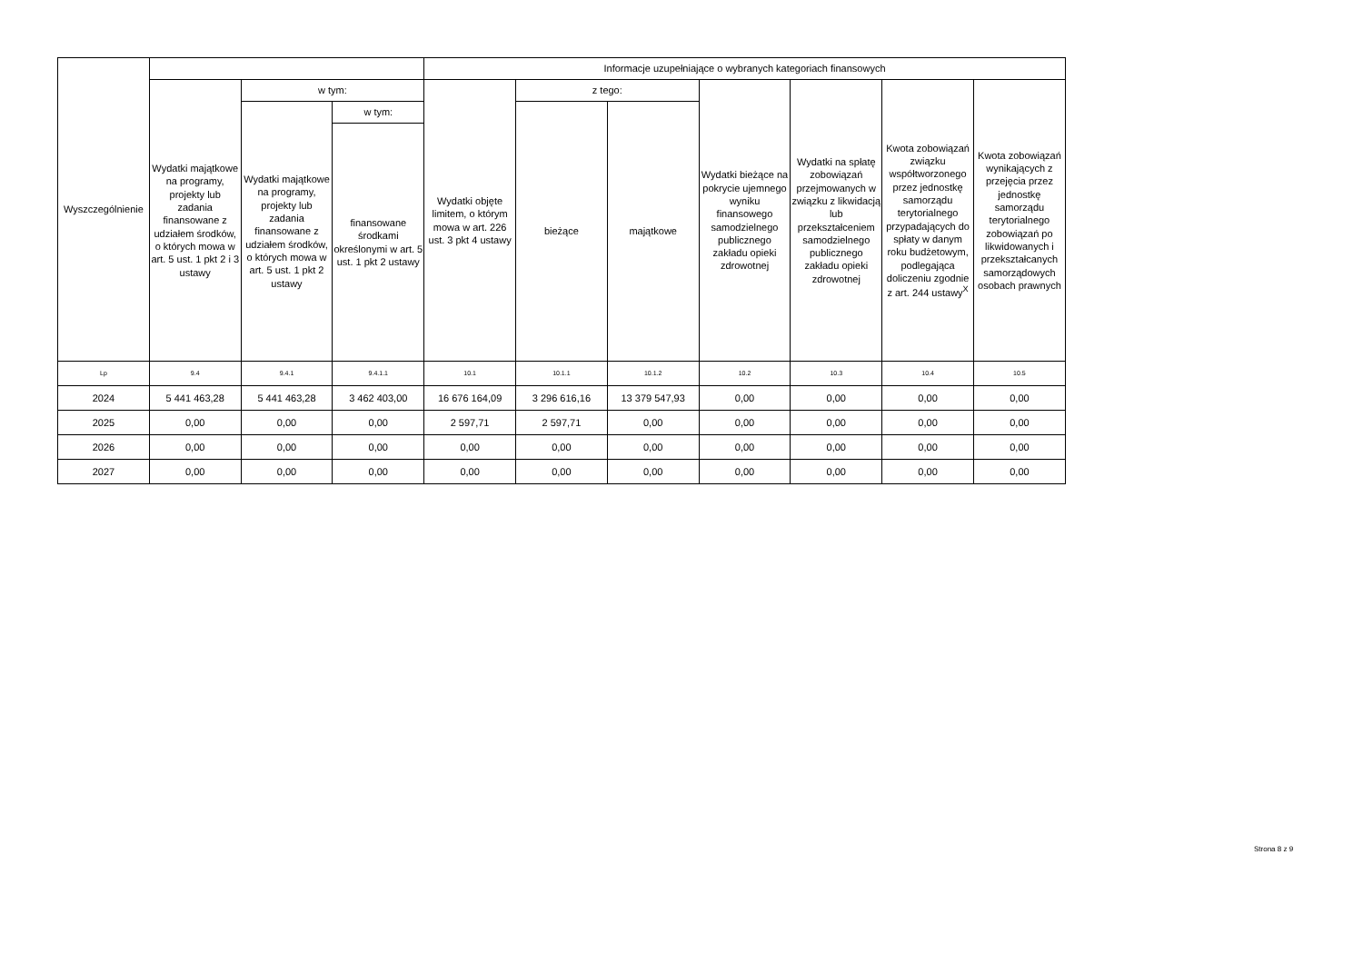| Wyszczególnienie | | | | Informacje uzupełniające o wybranych kategoriach finansowych | | | | | | |
| --- | --- | --- | --- | --- | --- | --- | --- | --- | --- | --- |
| | Wydatki majątkowe na programy, projekty lub zadania finansowane z udziałem środków, o których mowa w art. 5 ust. 1 pkt 2 i 3 ustawy | w tym: | | Wydatki objęte limitem, o którym mowa w art. 226 ust. 3 pkt 4 ustawy | z tego: | | Wydatki bieżące na pokrycie ujemnego wyniku finansowego samodzielnego publicznego zakładu opieki zdrowotnej | Wydatki na spłatę zobowiązań przejmowanych w związku z likwidacją lub przekształceniem samodzielnego publicznego zakładu opieki zdrowotnej | Kwota zobowiązań związku współtworzonego przez jednostkę samorządu terytorialnego przypadających do spłaty w danym roku budżetowym, podlegająca doliczeniu zgodnie z art. 244 ustawy<sup>X</sup> | Kwota zobowiązań wynikających z przejęcia przez jednostkę samorządu terytorialnego zobowiązań po likwidowanych i przekształcanych samorządowych osobach prawnych |
| | | Wydatki majątkowe na programy, projekty lub zadania finansowane z udziałem środków, o których mowa w art. 5 ust. 1 pkt 2 ustawy | w tym: | | bieżące | majątkowe | | | | |
| | | | finansowane środkami określonymi w art. 5 ust. 1 pkt 2 ustawy | | | | | | | |
| Lp | 9.4 | 9.4.1 | 9.4.1.1 | 10.1 | 10.1.1 | 10.1.2 | 10.2 | 10.3 | 10.4 | 10.5 |
| 2024 | 5 441 463,28 | 5 441 463,28 | 3 462 403,00 | 16 676 164,09 | 3 296 616,16 | 13 379 547,93 | 0,00 | 0,00 | 0,00 | 0,00 |
| 2025 | 0,00 | 0,00 | 0,00 | 2 597,71 | 2 597,71 | 0,00 | 0,00 | 0,00 | 0,00 | 0,00 |
| 2026 | 0,00 | 0,00 | 0,00 | 0,00 | 0,00 | 0,00 | 0,00 | 0,00 | 0,00 | 0,00 |
| 2027 | 0,00 | 0,00 | 0,00 | 0,00 | 0,00 | 0,00 | 0,00 | 0,00 | 0,00 | 0,00 |
Strona 8 z 9